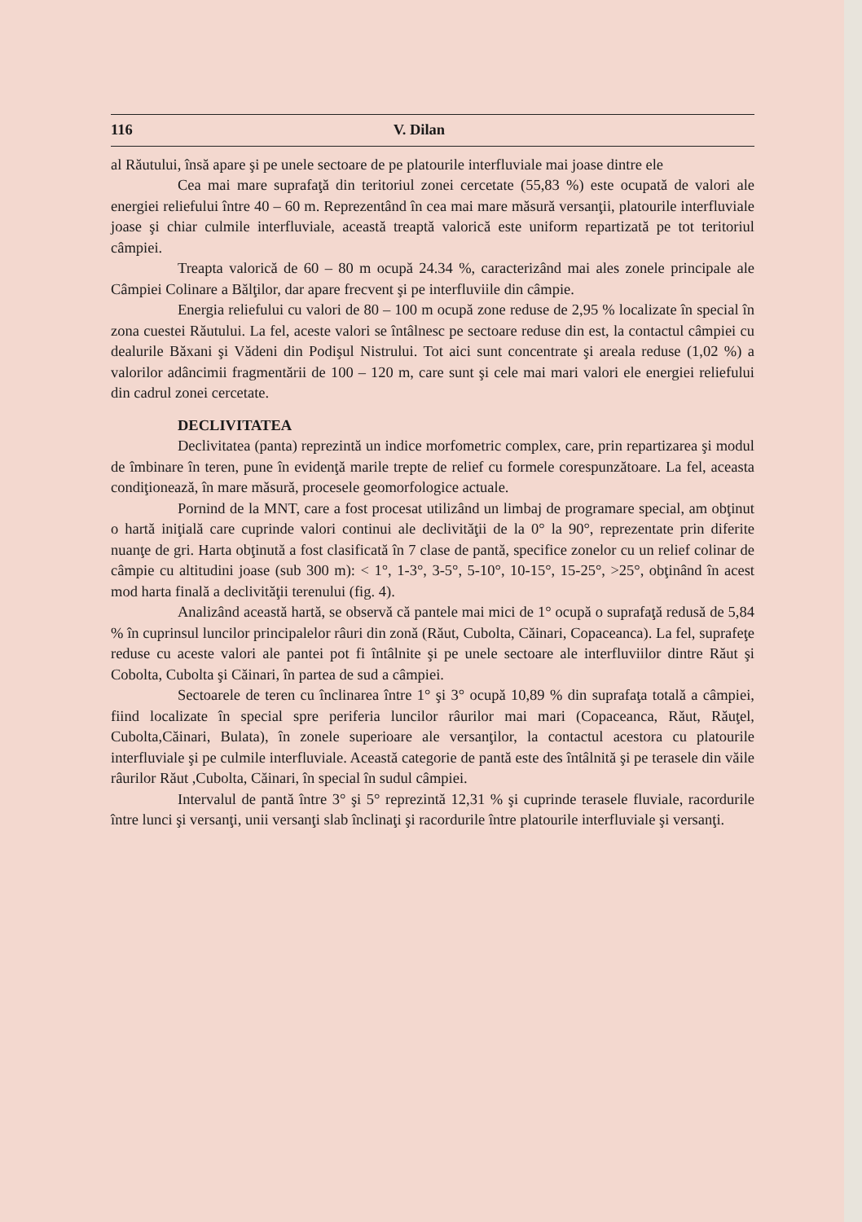116 V. Dilan
al Răutului, însă apare şi pe unele sectoare de pe platourile interfluviale mai joase dintre ele
Cea mai mare suprafaţă din teritoriul zonei cercetate (55,83 %) este ocupată de valori ale energiei reliefului între 40 – 60 m. Reprezentând în cea mai mare măsură versanţii, platourile interfluviale joase şi chiar culmile interfluviale, această treaptă valorică este uniform repartizată pe tot teritoriul câmpiei.
Treapta valorică de 60 – 80 m ocupă 24.34 %, caracterizând mai ales zonele principale ale Câmpiei Colinare a Bălţilor, dar apare frecvent şi pe interfluviile din câmpie.
Energia reliefului cu valori de 80 – 100 m ocupă zone reduse de 2,95 % localizate în special în zona cuestei Răutului. La fel, aceste valori se întâlnesc pe sectoare reduse din est, la contactul câmpiei cu dealurile Băxani şi Vădeni din Podişul Nistrului. Tot aici sunt concentrate şi areala reduse (1,02 %) a valorilor adâncimii fragmentării de 100 – 120 m, care sunt şi cele mai mari valori ele energiei reliefului din cadrul zonei cercetate.
DECLIVITATEA
Declivitatea (panta) reprezintă un indice morfometric complex, care, prin repartizarea şi modul de îmbinare în teren, pune în evidenţă marile trepte de relief cu formele corespunzătoare. La fel, aceasta condiţionează, în mare măsură, procesele geomorfologice actuale.
Pornind de la MNT, care a fost procesat utilizând un limbaj de programare special, am obţinut o hartă iniţială care cuprinde valori continui ale declivităţii de la 0° la 90°, reprezentate prin diferite nuanţe de gri. Harta obţinută a fost clasificată în 7 clase de pantă, specifice zonelor cu un relief colinar de câmpie cu altitudini joase (sub 300 m): < 1°, 1-3°, 3-5°, 5-10°, 10-15°, 15-25°, >25°, obţinând în acest mod harta finală a declivităţii terenului (fig. 4).
Analizând această hartă, se observă că pantele mai mici de 1° ocupă o suprafaţă redusă de 5,84 % în cuprinsul luncilor principalelor râuri din zonă (Răut, Cubolta, Căinari, Copaceanca). La fel, suprafeţe reduse cu aceste valori ale pantei pot fi întâlnite şi pe unele sectoare ale interfluviilor dintre Răut şi Cobolta, Cubolta şi Căinari, în partea de sud a câmpiei.
Sectoarele de teren cu înclinarea între 1° şi 3° ocupă 10,89 % din suprafaţa totală a câmpiei, fiind localizate în special spre periferia luncilor râurilor mai mari (Copaceanca, Răut, Răuţel, Cubolta,Căinari, Bulata), în zonele superioare ale versanţilor, la contactul acestora cu platourile interfluviale şi pe culmile interfluviale. Această categorie de pantă este des întâlnită şi pe terasele din văile râurilor Răut ,Cubolta, Căinari, în special în sudul câmpiei.
Intervalul de pantă între 3° şi 5° reprezintă 12,31 % şi cuprinde terasele fluviale, racordurile între lunci şi versanţi, unii versanţi slab înclinaţi şi racordurile între platourile interfluviale şi versanţi.